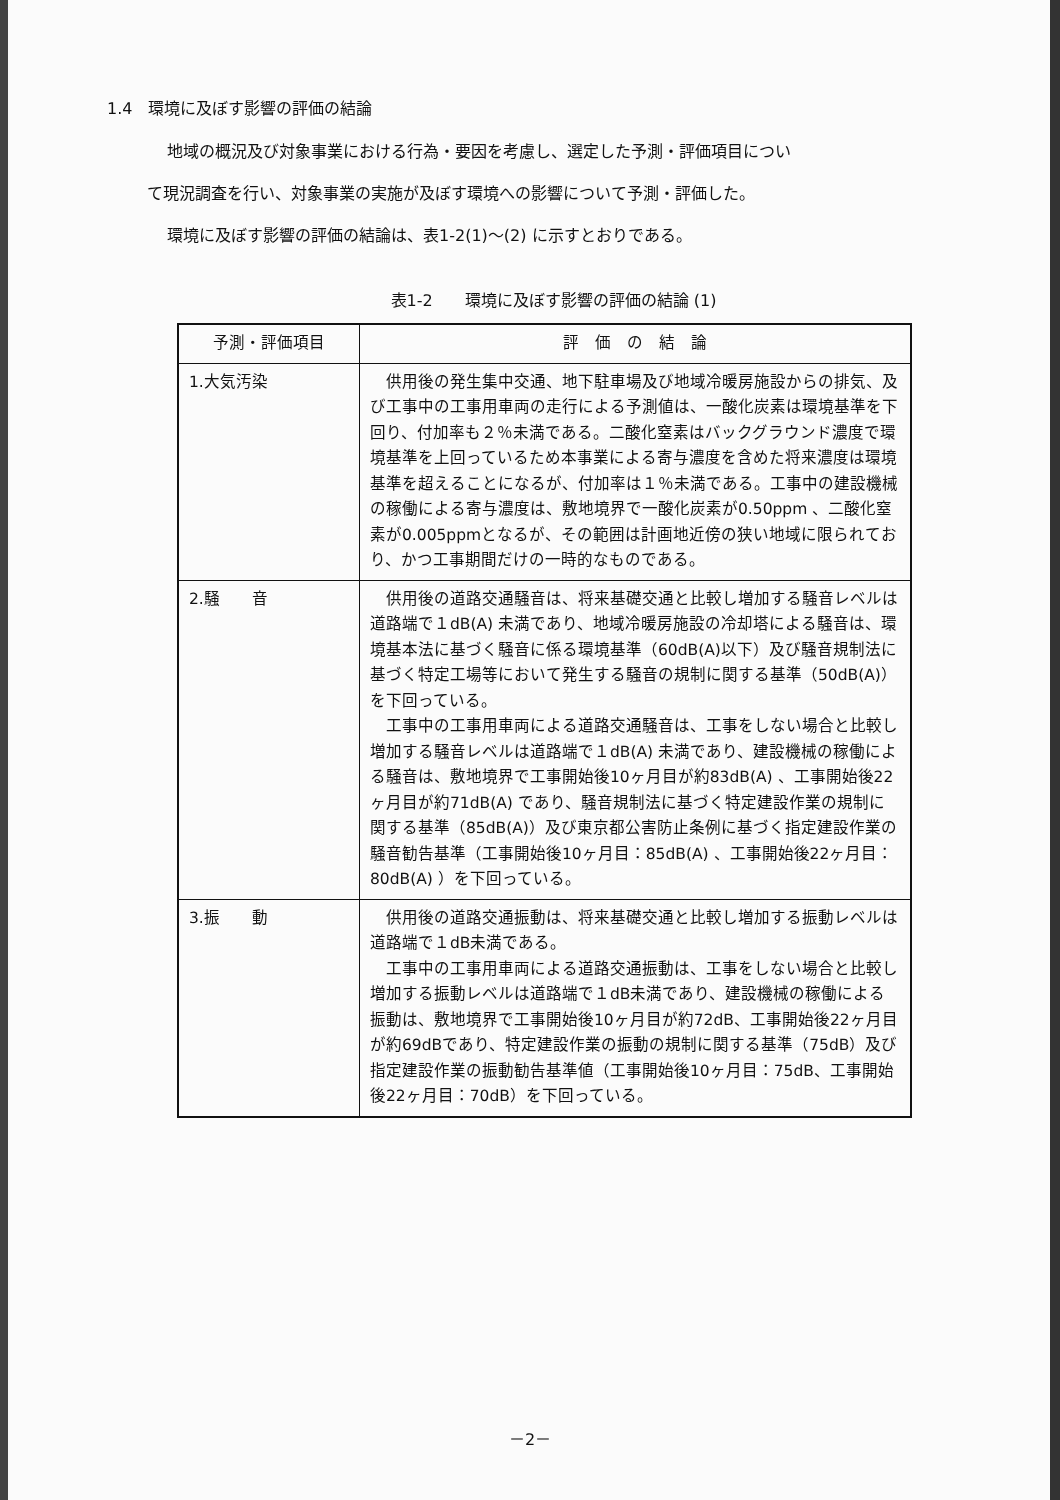1.4　環境に及ぼす影響の評価の結論
地域の概況及び対象事業における行為・要因を考慮し、選定した予測・評価項目につい
て現況調査を行い、対象事業の実施が及ぼす環境への影響について予測・評価した。
環境に及ぼす影響の評価の結論は、表1-2(1)～(2) に示すとおりである。
表1-2　　環境に及ぼす影響の評価の結論 (1)
| 予測・評価項目 | 評 価 の 結 論 |
| --- | --- |
| 1.大気汚染 | 供用後の発生集中交通、地下駐車場及び地域冷暖房施設からの排気、及び工事中の工事用車両の走行による予測値は、一酸化炭素は環境基準を下回り、付加率も２％未満である。二酸化窒素はバックグラウンド濃度で環境基準を上回っているため本事業による寄与濃度を含めた将来濃度は環境基準を超えることになるが、付加率は１％未満である。工事中の建設機械の稼働による寄与濃度は、敷地境界で一酸化炭素が0.50ppm 、二酸化窒素が0.005ppmとなるが、その範囲は計画地近傍の狭い地域に限られており、かつ工事期間だけの一時的なものである。 |
| 2.騒 音 | 供用後の道路交通騒音は、将来基礎交通と比較し増加する騒音レベルは道路端で１dB(A) 未満であり、地域冷暖房施設の冷却塔による騒音は、環境基本法に基づく騒音に係る環境基準（60dB(A)以下）及び騒音規制法に基づく特定工場等において発生する騒音の規制に関する基準（50dB(A)）を下回っている。 工事中の工事用車両による道路交通騒音は、工事をしない場合と比較し増加する騒音レベルは道路端で１dB(A) 未満であり、建設機械の稼働による騒音は、敷地境界で工事開始後10ヶ月目が約83dB(A) 、工事開始後22ヶ月目が約71dB(A) であり、騒音規制法に基づく特定建設作業の規制に関する基準（85dB(A)）及び東京都公害防止条例に基づく指定建設作業の騒音勧告基準（工事開始後10ヶ月目：85dB(A) 、工事開始後22ヶ月目：80dB(A) ）を下回っている。 |
| 3.振 動 | 供用後の道路交通振動は、将来基礎交通と比較し増加する振動レベルは道路端で１dB未満である。 工事中の工事用車両による道路交通振動は、工事をしない場合と比較し増加する振動レベルは道路端で１dB未満であり、建設機械の稼働による振動は、敷地境界で工事開始後10ヶ月目が約72dB、工事開始後22ヶ月目が約69dBであり、特定建設作業の振動の規制に関する基準（75dB）及び指定建設作業の振動勧告基準値（工事開始後10ヶ月目：75dB、工事開始後22ヶ月目：70dB）を下回っている。 |
－2－